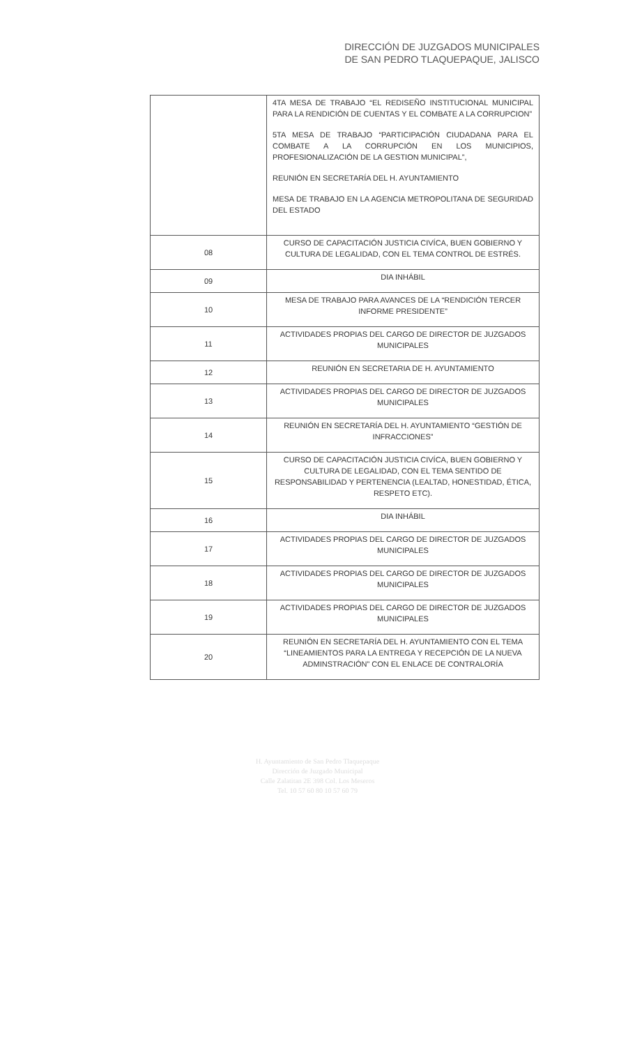DIRECCIÓN DE JUZGADOS MUNICIPALES
DE SAN PEDRO TLAQUEPAQUE, JALISCO
| | 4TA MESA DE TRABAJO “EL REDISEÑO INSTITUCIONAL MUNICIPAL PARA LA RENDICIÓN DE CUENTAS Y EL COMBATE A LA CORRUPCION” 5TA MESA DE TRABAJO “PARTICIPACIÓN CIUDADANA PARA EL COMBATE A LA CORRUPCIÓN EN LOS MUNICIPIOS, PROFESIONALIZACIÓN DE LA GESTION MUNICIPAL”, REUNIÓN EN SECRETARÍA DEL H. AYUNTAMIENTO MESA DE TRABAJO EN LA AGENCIA METROPOLITANA DE SEGURIDAD DEL ESTADO |
| 08 | CURSO DE CAPACITACIÓN JUSTICIA CIVÍCA, BUEN GOBIERNO Y CULTURA DE LEGALIDAD, CON EL TEMA CONTROL DE ESTRÉS. |
| 09 | DIA INHÁBIL |
| 10 | MESA DE TRABAJO PARA AVANCES DE LA “RENDICIÓN TERCER INFORME PRESIDENTE” |
| 11 | ACTIVIDADES PROPIAS DEL CARGO DE DIRECTOR DE JUZGADOS MUNICIPALES |
| 12 | REUNIÓN EN SECRETARIA DE H. AYUNTAMIENTO |
| 13 | ACTIVIDADES PROPIAS DEL CARGO DE DIRECTOR DE JUZGADOS MUNICIPALES |
| 14 | REUNIÓN EN SECRETARÍA DEL H. AYUNTAMIENTO “GESTIÓN DE INFRACCIONES” |
| 15 | CURSO DE CAPACITACIÓN JUSTICIA CIVÍCA, BUEN GOBIERNO Y CULTURA DE LEGALIDAD, CON EL TEMA SENTIDO DE RESPONSABILIDAD Y PERTENENCIA (LEALTAD, HONESTIDAD, ÉTICA, RESPETO ETC). |
| 16 | DIA INHÁBIL |
| 17 | ACTIVIDADES PROPIAS DEL CARGO DE DIRECTOR DE JUZGADOS MUNICIPALES |
| 18 | ACTIVIDADES PROPIAS DEL CARGO DE DIRECTOR DE JUZGADOS MUNICIPALES |
| 19 | ACTIVIDADES PROPIAS DEL CARGO DE DIRECTOR DE JUZGADOS MUNICIPALES |
| 20 | REUNIÓN EN SECRETARÍA DEL H. AYUNTAMIENTO CON EL TEMA “LINEAMIENTOS PARA LA ENTREGA Y RECEPCIÓN DE LA NUEVA ADMINSTRACIÓN” CON EL ENLACE DE CONTRALORÍA |
H. Ayuntamiento de San Pedro Tlaquepaque
Dirección de Juzgado Municipal
Calle Zalatitan 2E 398 Col. Los Meseros
Tel. 10 57 60 80 10 57 60 79